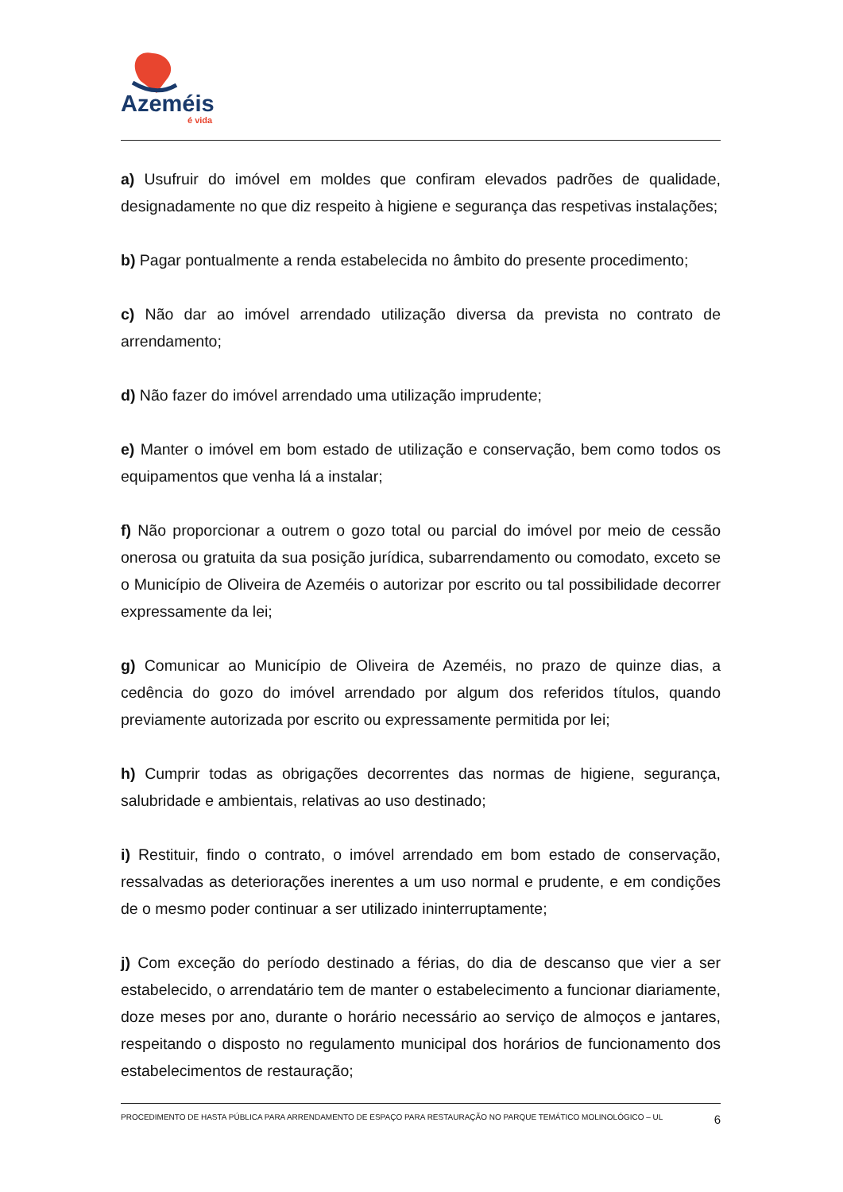Azeméis
é vida
a) Usufruir do imóvel em moldes que confiram elevados padrões de qualidade, designadamente no que diz respeito à higiene e segurança das respetivas instalações;
b) Pagar pontualmente a renda estabelecida no âmbito do presente procedimento;
c) Não dar ao imóvel arrendado utilização diversa da prevista no contrato de arrendamento;
d) Não fazer do imóvel arrendado uma utilização imprudente;
e) Manter o imóvel em bom estado de utilização e conservação, bem como todos os equipamentos que venha lá a instalar;
f) Não proporcionar a outrem o gozo total ou parcial do imóvel por meio de cessão onerosa ou gratuita da sua posição jurídica, subarrendamento ou comodato, exceto se o Município de Oliveira de Azeméis o autorizar por escrito ou tal possibilidade decorrer expressamente da lei;
g) Comunicar ao Município de Oliveira de Azeméis, no prazo de quinze dias, a cedência do gozo do imóvel arrendado por algum dos referidos títulos, quando previamente autorizada por escrito ou expressamente permitida por lei;
h) Cumprir todas as obrigações decorrentes das normas de higiene, segurança, salubridade e ambientais, relativas ao uso destinado;
i) Restituir, findo o contrato, o imóvel arrendado em bom estado de conservação, ressalvadas as deteriorações inerentes a um uso normal e prudente, e em condições de o mesmo poder continuar a ser utilizado ininterruptamente;
j) Com exceção do período destinado a férias, do dia de descanso que vier a ser estabelecido, o arrendatário tem de manter o estabelecimento a funcionar diariamente, doze meses por ano, durante o horário necessário ao serviço de almoços e jantares, respeitando o disposto no regulamento municipal dos horários de funcionamento dos estabelecimentos de restauração;
PROCEDIMENTO DE HASTA PÚBLICA PARA ARRENDAMENTO DE ESPAÇO PARA RESTAURAÇÃO NO PARQUE TEMÁTICO MOLINOLÓGICO – UL 6